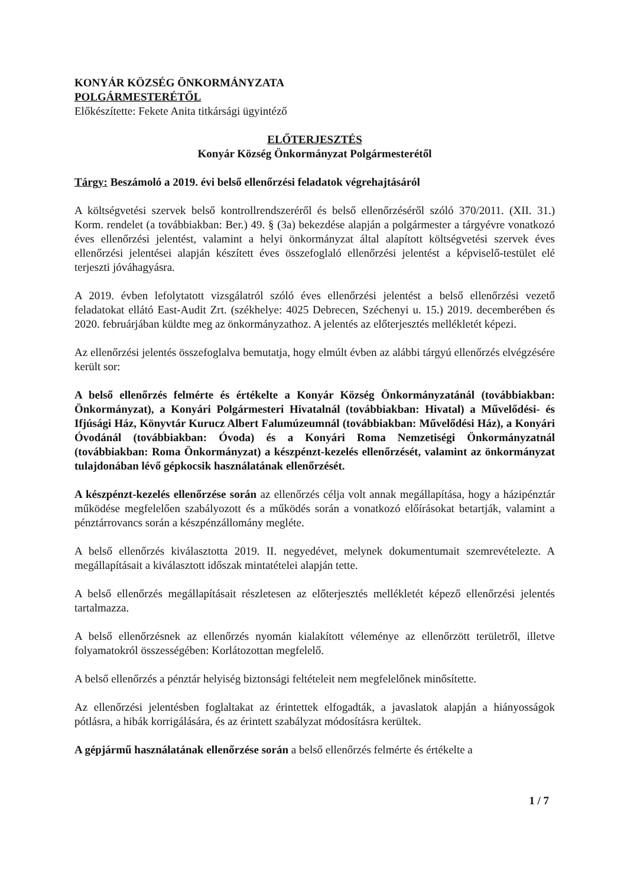KONYÁR KÖZSÉG ÖNKORMÁNYZATA
POLGÁRMESTERÉTŐL
Előkészítette: Fekete Anita titkársági ügyintéző
ELŐTERJESZTÉS
Konyár Község Önkormányzat Polgármesterétől
Tárgy: Beszámoló a 2019. évi belső ellenőrzési feladatok végrehajtásáról
A költségvetési szervek belső kontrollrendszeréről és belső ellenőrzéséről szóló 370/2011. (XII. 31.) Korm. rendelet (a továbbiakban: Ber.) 49. § (3a) bekezdése alapján a polgármester a tárgyévre vonatkozó éves ellenőrzési jelentést, valamint a helyi önkormányzat által alapított költségvetési szervek éves ellenőrzési jelentései alapján készített éves összefoglaló ellenőrzési jelentést a képviselő-testület elé terjeszti jóváhagyásra.
A 2019. évben lefolytatott vizsgálatról szóló éves ellenőrzési jelentést a belső ellenőrzési vezető feladatokat ellátó East-Audit Zrt. (székhelye: 4025 Debrecen, Széchenyi u. 15.) 2019. decemberében és 2020. februárjában küldte meg az önkormányzathoz. A jelentés az előterjesztés mellékletét képezi.
Az ellenőrzési jelentés összefoglalva bemutatja, hogy elmúlt évben az alábbi tárgyú ellenőrzés elvégzésére került sor:
A belső ellenőrzés felmérte és értékelte a Konyár Község Önkormányzatánál (továbbiakban: Önkormányzat), a Konyári Polgármesteri Hivatalnál (továbbiakban: Hivatal) a Művelődési- és Ifjúsági Ház, Könyvtár Kurucz Albert Falumúzeumnál (továbbiakban: Művelődési Ház), a Konyári Óvodánál (továbbiakban: Óvoda) és a Konyári Roma Nemzetiségi Önkormányzatnál (továbbiakban: Roma Önkormányzat) a készpénzt-kezelés ellenőrzését, valamint az önkormányzat tulajdonában lévő gépkocsik használatának ellenőrzését.
A készpénzt-kezelés ellenőrzése során az ellenőrzés célja volt annak megállapítása, hogy a házipénztár működése megfelelően szabályozott és a működés során a vonatkozó előírásokat betartják, valamint a pénztárrovancs során a készpénzállomány megléte.
A belső ellenőrzés kiválasztotta 2019. II. negyedévet, melynek dokumentumait szemrevételezte. A megállapításait a kiválasztott időszak mintatételei alapján tette.
A belső ellenőrzés megállapításait részletesen az előterjesztés mellékletét képező ellenőrzési jelentés tartalmazza.
A belső ellenőrzésnek az ellenőrzés nyomán kialakított véleménye az ellenőrzött területről, illetve folyamatokról összességében: Korlátozottan megfelelő.
A belső ellenőrzés a pénztár helyiség biztonsági feltételeit nem megfelelőnek minősítette.
Az ellenőrzési jelentésben foglaltakat az érintettek elfogadták, a javaslatok alapján a hiányosságok pótlásra, a hibák korrigálására, és az érintett szabályzat módosításra kerültek.
A gépjármű használatának ellenőrzése során a belső ellenőrzés felmérte és értékelte a
1 / 7